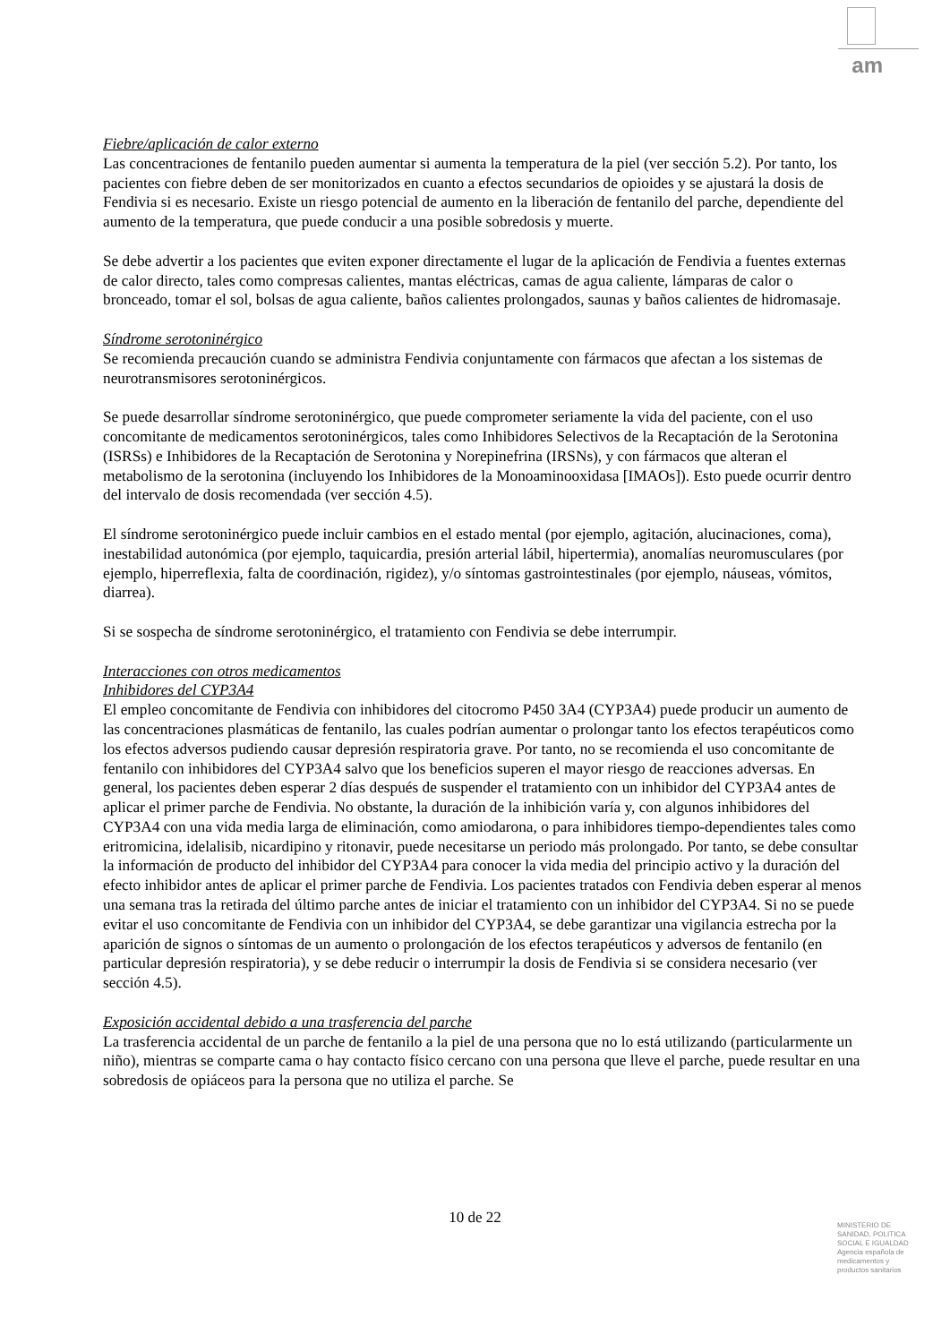am
Fiebre/aplicación de calor externo
Las concentraciones de fentanilo pueden aumentar si aumenta la temperatura de la piel (ver sección 5.2). Por tanto, los pacientes con fiebre deben de ser monitorizados en cuanto a efectos secundarios de opioides y se ajustará la dosis de Fendivia si es necesario. Existe un riesgo potencial de aumento en la liberación de fentanilo del parche, dependiente del aumento de la temperatura, que puede conducir a una posible sobredosis y muerte.
Se debe advertir a los pacientes que eviten exponer directamente el lugar de la aplicación de Fendivia a fuentes externas de calor directo, tales como compresas calientes, mantas eléctricas, camas de agua caliente, lámparas de calor o bronceado, tomar el sol, bolsas de agua caliente, baños calientes prolongados, saunas y baños calientes de hidromasaje.
Síndrome serotoninérgico
Se recomienda precaución cuando se administra Fendivia conjuntamente con fármacos que afectan a los sistemas de neurotransmisores serotoninérgicos.
Se puede desarrollar síndrome serotoninérgico, que puede comprometer seriamente la vida del paciente, con el uso concomitante de medicamentos serotoninérgicos, tales como Inhibidores Selectivos de la Recaptación de la Serotonina (ISRSs) e Inhibidores de la Recaptación de Serotonina y Norepinefrina (IRSNs), y con fármacos que alteran el metabolismo de la serotonina (incluyendo los Inhibidores de la Monoaminooxidasa [IMAOs]). Esto puede ocurrir dentro del intervalo de dosis recomendada (ver sección 4.5).
El síndrome serotoninérgico puede incluir cambios en el estado mental (por ejemplo, agitación, alucinaciones, coma), inestabilidad autonómica (por ejemplo, taquicardia, presión arterial lábil, hipertermia), anomalías neuromusculares (por ejemplo, hiperreflexia, falta de coordinación, rigidez), y/o síntomas gastrointestinales (por ejemplo, náuseas, vómitos, diarrea).
Si se sospecha de síndrome serotoninérgico, el tratamiento con Fendivia se debe interrumpir.
Interacciones con otros medicamentos
Inhibidores del CYP3A4
El empleo concomitante de Fendivia con inhibidores del citocromo P450 3A4 (CYP3A4) puede producir un aumento de las concentraciones plasmáticas de fentanilo, las cuales podrían aumentar o prolongar tanto los efectos terapéuticos como los efectos adversos pudiendo causar depresión respiratoria grave. Por tanto, no se recomienda el uso concomitante de fentanilo con inhibidores del CYP3A4 salvo que los beneficios superen el mayor riesgo de reacciones adversas. En general, los pacientes deben esperar 2 días después de suspender el tratamiento con un inhibidor del CYP3A4 antes de aplicar el primer parche de Fendivia. No obstante, la duración de la inhibición varía y, con algunos inhibidores del CYP3A4 con una vida media larga de eliminación, como amiodarona, o para inhibidores tiempo-dependientes tales como eritromicina, idelalisib, nicardipino y ritonavir, puede necesitarse un periodo más prolongado. Por tanto, se debe consultar la información de producto del inhibidor del CYP3A4 para conocer la vida media del principio activo y la duración del efecto inhibidor antes de aplicar el primer parche de Fendivia. Los pacientes tratados con Fendivia deben esperar al menos una semana tras la retirada del último parche antes de iniciar el tratamiento con un inhibidor del CYP3A4. Si no se puede evitar el uso concomitante de Fendivia con un inhibidor del CYP3A4, se debe garantizar una vigilancia estrecha por la aparición de signos o síntomas de un aumento o prolongación de los efectos terapéuticos y adversos de fentanilo (en particular depresión respiratoria), y se debe reducir o interrumpir la dosis de Fendivia si se considera necesario (ver sección 4.5).
Exposición accidental debido a una trasferencia del parche
La trasferencia accidental de un parche de fentanilo a la piel de una persona que no lo está utilizando (particularmente un niño), mientras se comparte cama o hay contacto físico cercano con una persona que lleve el parche, puede resultar en una sobredosis de opiáceos para la persona que no utiliza el parche. Se
10 de 22
MINISTERIO DE
SANIDAD, POLITICA
SOCIAL E IGUALDAD
Agencia española de
medicamentos y
productos sanitarios